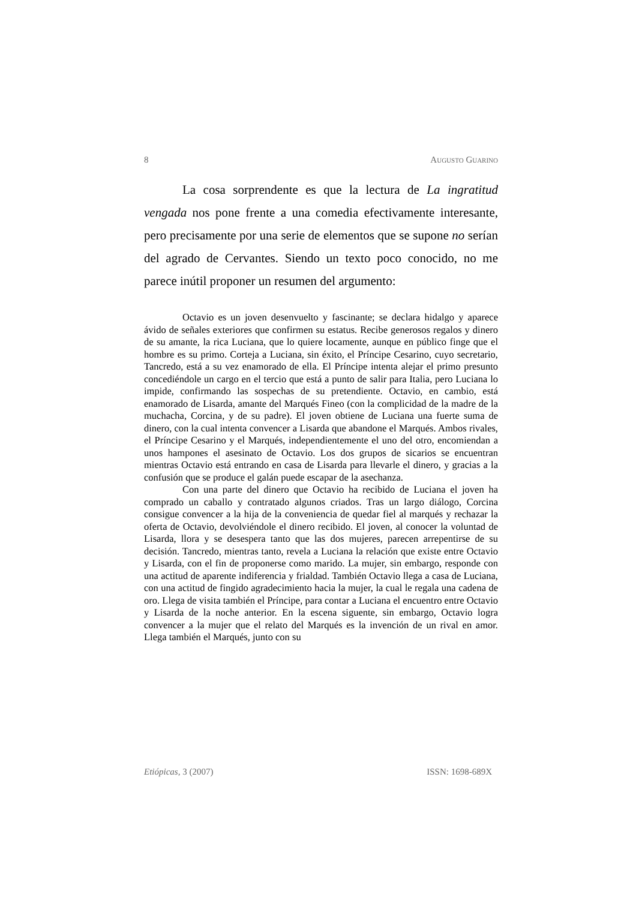8 AUGUSTO GUARINO
La cosa sorprendente es que la lectura de La ingratitud vengada nos pone frente a una comedia efectivamente interesante, pero precisamente por una serie de elementos que se supone no serían del agrado de Cervantes. Siendo un texto poco conocido, no me parece inútil proponer un resumen del argumento:
Octavio es un joven desenvuelto y fascinante; se declara hidalgo y aparece ávido de señales exteriores que confirmen su estatus. Recibe generosos regalos y dinero de su amante, la rica Luciana, que lo quiere locamente, aunque en público finge que el hombre es su primo. Corteja a Luciana, sin éxito, el Príncipe Cesarino, cuyo secretario, Tancredo, está a su vez enamorado de ella. El Príncipe intenta alejar el primo presunto concediéndole un cargo en el tercio que está a punto de salir para Italia, pero Luciana lo impide, confirmando las sospechas de su pretendiente. Octavio, en cambio, está enamorado de Lisarda, amante del Marqués Fineo (con la complicidad de la madre de la muchacha, Corcina, y de su padre). El joven obtiene de Luciana una fuerte suma de dinero, con la cual intenta convencer a Lisarda que abandone el Marqués. Ambos rivales, el Príncipe Cesarino y el Marqués, independientemente el uno del otro, encomiendan a unos hampones el asesinato de Octavio. Los dos grupos de sicarios se encuentran mientras Octavio está entrando en casa de Lisarda para llevarle el dinero, y gracias a la confusión que se produce el galán puede escapar de la asechanza.
Con una parte del dinero que Octavio ha recibido de Luciana el joven ha comprado un caballo y contratado algunos criados. Tras un largo diálogo, Corcina consigue convencer a la hija de la conveniencia de quedar fiel al marqués y rechazar la oferta de Octavio, devolviéndole el dinero recibido. El joven, al conocer la voluntad de Lisarda, llora y se desespera tanto que las dos mujeres, parecen arrepentirse de su decisión. Tancredo, mientras tanto, revela a Luciana la relación que existe entre Octavio y Lisarda, con el fin de proponerse como marido. La mujer, sin embargo, responde con una actitud de aparente indiferencia y frialdad. También Octavio llega a casa de Luciana, con una actitud de fingido agradecimiento hacia la mujer, la cual le regala una cadena de oro. Llega de visita también el Príncipe, para contar a Luciana el encuentro entre Octavio y Lisarda de la noche anterior. En la escena siguente, sin embargo, Octavio logra convencer a la mujer que el relato del Marqués es la invención de un rival en amor. Llega también el Marqués, junto con su
Etiópicas, 3 (2007) ISSN: 1698-689X